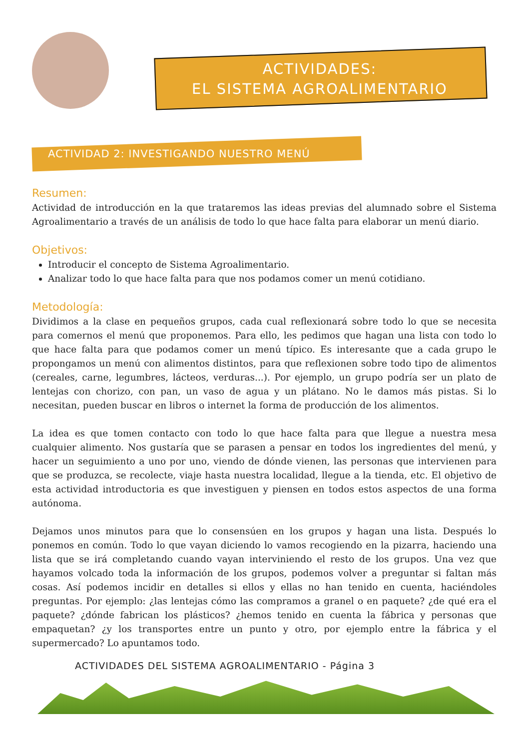ACTIVIDADES:
EL SISTEMA AGROALIMENTARIO
ACTIVIDAD 2: INVESTIGANDO NUESTRO MENÚ
Resumen:
Actividad de introducción en la que trataremos las ideas previas del alumnado sobre el Sistema Agroalimentario a través de un análisis de todo lo que hace falta para elaborar un menú diario.
Objetivos:
Introducir el concepto de Sistema Agroalimentario.
Analizar todo lo que hace falta para que nos podamos comer un menú cotidiano.
Metodología:
Dividimos a la clase en pequeños grupos, cada cual reflexionará sobre todo lo que se necesita para comernos el menú que proponemos. Para ello, les pedimos que hagan una lista con todo lo que hace falta para que podamos comer un menú típico. Es interesante que a cada grupo le propongamos un menú con alimentos distintos, para que reflexionen sobre todo tipo de alimentos (cereales, carne, legumbres, lácteos, verduras...). Por ejemplo, un grupo podría ser un plato de lentejas con chorizo, con pan, un vaso de agua y un plátano. No le damos más pistas. Si lo necesitan, pueden buscar en libros o internet la forma de producción de los alimentos.
La idea es que tomen contacto con todo lo que hace falta para que llegue a nuestra mesa cualquier alimento. Nos gustaría que se parasen a pensar en todos los ingredientes del menú, y hacer un seguimiento a uno por uno, viendo de dónde vienen, las personas que intervienen para que se produzca, se recolecte, viaje hasta nuestra localidad, llegue a la tienda, etc. El objetivo de esta actividad introductoria es que investiguen y piensen en todos estos aspectos de una forma autónoma.
Dejamos unos minutos para que lo consensúen en los grupos y hagan una lista. Después lo ponemos en común. Todo lo que vayan diciendo lo vamos recogiendo en la pizarra, haciendo una lista que se irá completando cuando vayan interviniendo el resto de los grupos. Una vez que hayamos volcado toda la información de los grupos, podemos volver a preguntar si faltan más cosas. Así podemos incidir en detalles si ellos y ellas no han tenido en cuenta, haciéndoles preguntas. Por ejemplo: ¿las lentejas cómo las compramos a granel o en paquete? ¿de qué era el paquete? ¿dónde fabrican los plásticos? ¿hemos tenido en cuenta la fábrica y personas que empaquetan? ¿y los transportes entre un punto y otro, por ejemplo entre la fábrica y el supermercado? Lo apuntamos todo.
ACTIVIDADES DEL SISTEMA AGROALIMENTARIO - Página 3